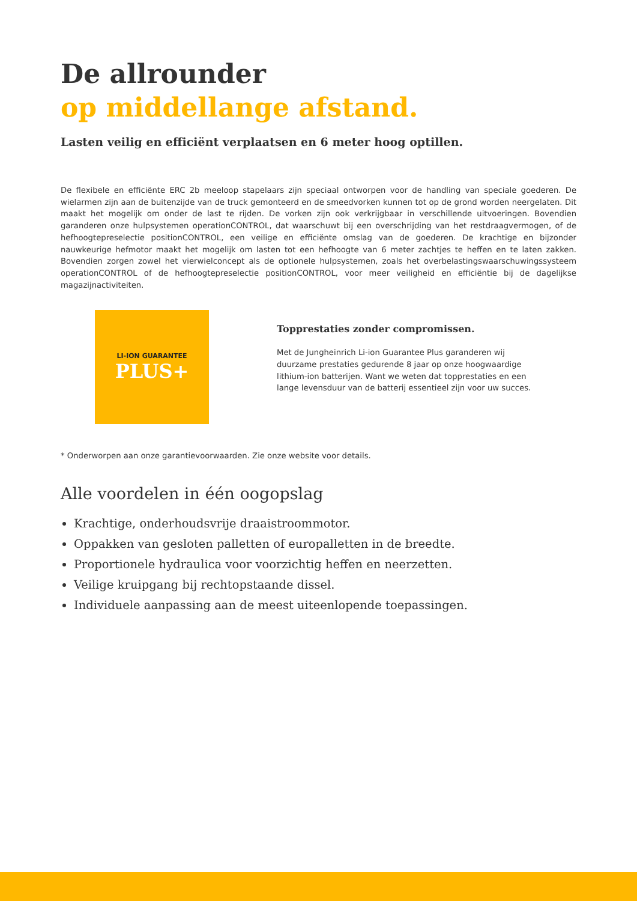De allrounder
op middellange afstand.
Lasten veilig en efficiënt verplaatsen en 6 meter hoog optillen.
De flexibele en efficiënte ERC 2b meeloop stapelaars zijn speciaal ontworpen voor de handling van speciale goederen. De wielarmen zijn aan de buitenzijde van de truck gemonteerd en de smeedvorken kunnen tot op de grond worden neergelaten. Dit maakt het mogelijk om onder de last te rijden. De vorken zijn ook verkrijgbaar in verschillende uitvoeringen. Bovendien garanderen onze hulpsystemen operationCONTROL, dat waarschuwt bij een overschrijding van het restdraagvermogen, of de hefhoogtepreselectie positionCONTROL, een veilige en efficiënte omslag van de goederen. De krachtige en bijzonder nauwkeurige hefmotor maakt het mogelijk om lasten tot een hefhoogte van 6 meter zachtjes te heffen en te laten zakken. Bovendien zorgen zowel het vierwielconcept als de optionele hulpsystemen, zoals het overbelastingswaarschuwingssysteem operationCONTROL of de hefhoogtepreselectie positionCONTROL, voor meer veiligheid en efficiëntie bij de dagelijkse magazijnactiviteiten.
LI-ION GUARANTEE
PLUS+
Topprestaties zonder compromissen.
Met de Jungheinrich Li-ion Guarantee Plus garanderen wij duurzame prestaties gedurende 8 jaar op onze hoogwaardige lithium-ion batterijen. Want we weten dat topprestaties en een lange levensduur van de batterij essentieel zijn voor uw succes.
* Onderworpen aan onze garantievoorwaarden. Zie onze website voor details.
Alle voordelen in één oogopslag
Krachtige, onderhoudsvrije draaistroommotor.
Oppakken van gesloten palletten of europalletten in de breedte.
Proportionele hydraulica voor voorzichtig heffen en neerzetten.
Veilige kruipgang bij rechtopstaande dissel.
Individuele aanpassing aan de meest uiteenlopende toepassingen.